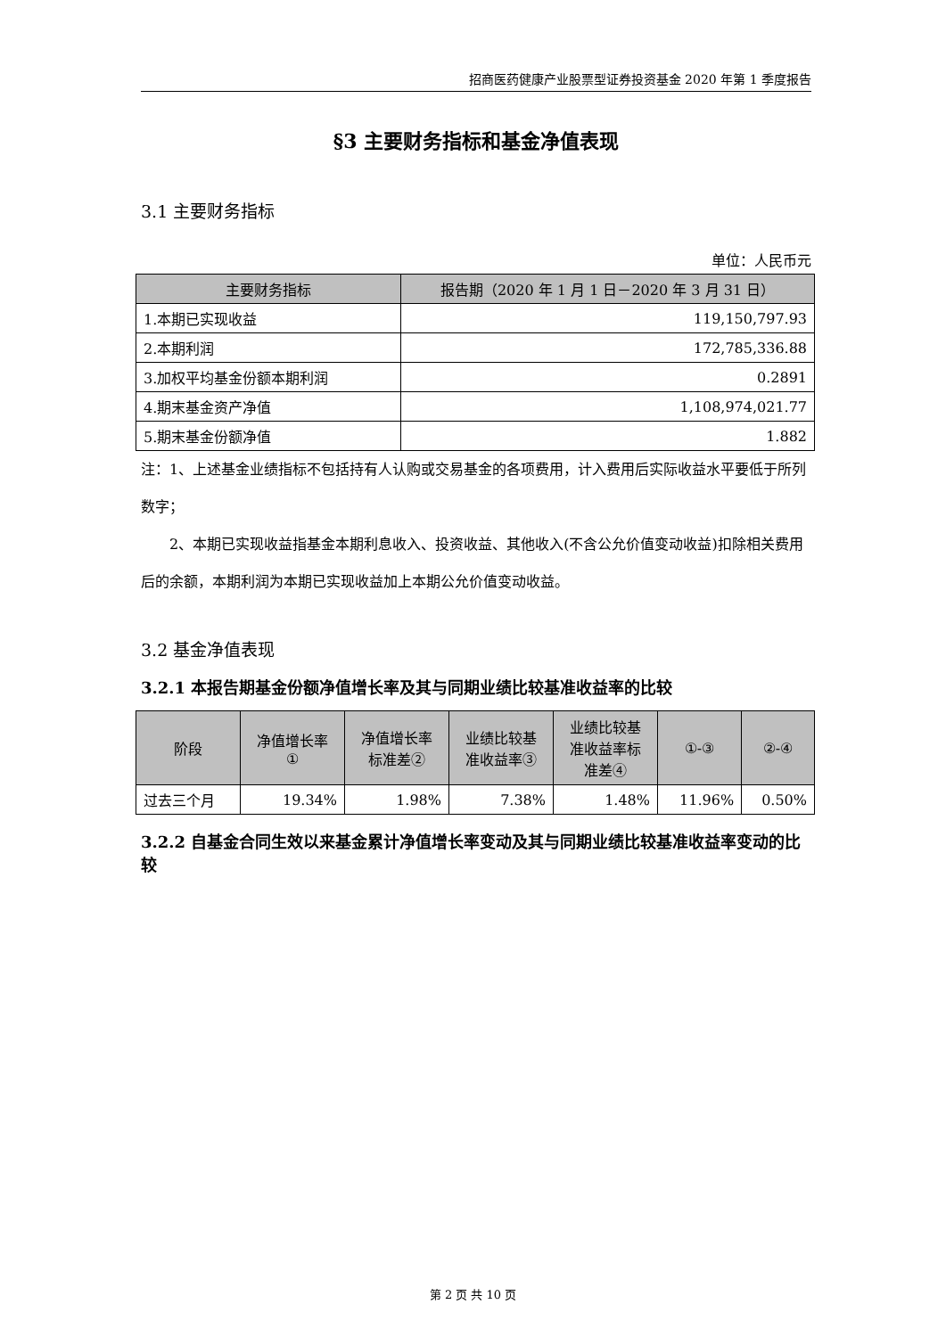招商医药健康产业股票型证券投资基金 2020 年第 1 季度报告
§3 主要财务指标和基金净值表现
3.1 主要财务指标
单位：人民币元
| 主要财务指标 | 报告期（2020 年 1 月 1 日－2020 年 3 月 31 日） |
| --- | --- |
| 1.本期已实现收益 | 119,150,797.93 |
| 2.本期利润 | 172,785,336.88 |
| 3.加权平均基金份额本期利润 | 0.2891 |
| 4.期末基金资产净值 | 1,108,974,021.77 |
| 5.期末基金份额净值 | 1.882 |
注：1、上述基金业绩指标不包括持有人认购或交易基金的各项费用，计入费用后实际收益水平要低于所列数字；
2、本期已实现收益指基金本期利息收入、投资收益、其他收入(不含公允价值变动收益)扣除相关费用后的余额，本期利润为本期已实现收益加上本期公允价值变动收益。
3.2 基金净值表现
3.2.1 本报告期基金份额净值增长率及其与同期业绩比较基准收益率的比较
| 阶段 | 净值增长率 ① | 净值增长率 标准差② | 业绩比较基 准收益率③ | 业绩比较基 准收益率标 准差④ | ①-③ | ②-④ |
| --- | --- | --- | --- | --- | --- | --- |
| 过去三个月 | 19.34% | 1.98% | 7.38% | 1.48% | 11.96% | 0.50% |
3.2.2 自基金合同生效以来基金累计净值增长率变动及其与同期业绩比较基准收益率变动的比较
第 2 页 共 10 页